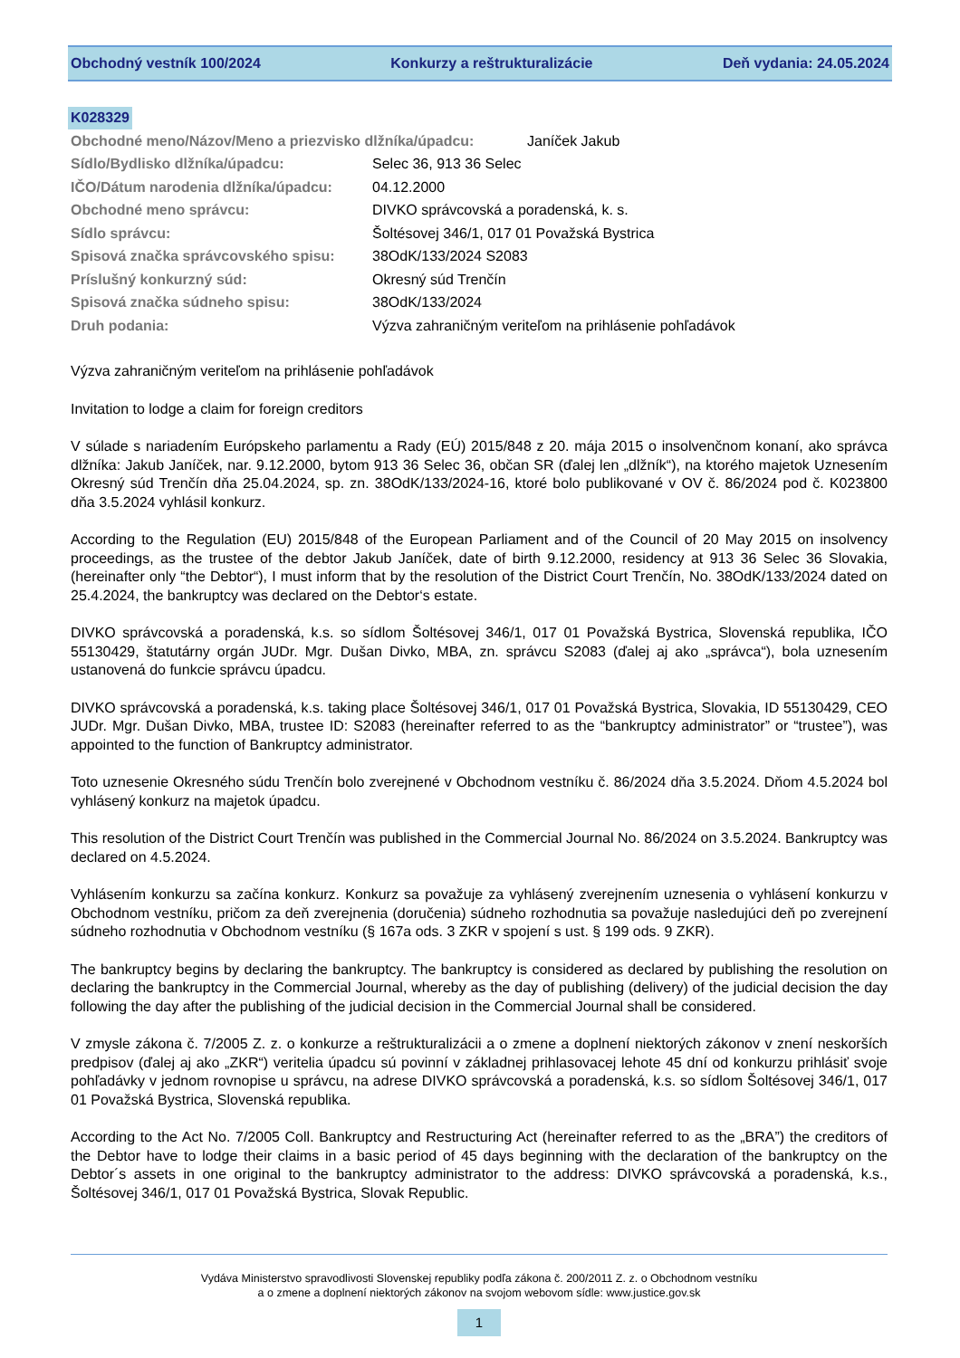Obchodný vestník 100/2024 Konkurzy a reštrukturalizácie Deň vydania: 24.05.2024
K028329
Obchodné meno/Názov/Meno a priezvisko dlžníka/úpadcu: Janíček Jakub
Sídlo/Bydlisko dlžníka/úpadcu: Selec 36, 913 36 Selec
IČO/Dátum narodenia dlžníka/úpadcu: 04.12.2000
Obchodné meno správcu: DIVKO správcovská a poradenská, k. s.
Sídlo správcu: Šoltésovej 346/1, 017 01 Považská Bystrica
Spisová značka správcovského spisu: 38OdK/133/2024 S2083
Príslušný konkurzný súd: Okresný súd Trenčín
Spisová značka súdneho spisu: 38OdK/133/2024
Druh podania: Výzva zahraničným veriteľom na prihlásenie pohľadávok
Výzva zahraničným veriteľom na prihlásenie pohľadávok
Invitation to lodge a claim for foreign creditors
V súlade s nariadením Európskeho parlamentu a Rady (EÚ) 2015/848 z 20. mája 2015 o insolvenčnom konaní, ako správca dlžníka: Jakub Janíček, nar. 9.12.2000, bytom 913 36 Selec 36, občan SR (ďalej len „dlžník“), na ktorého majetok Uznesením Okresný súd Trenčín dňa 25.04.2024, sp. zn. 38OdK/133/2024-16, ktoré bolo publikované v OV č. 86/2024 pod č. K023800 dňa 3.5.2024 vyhlásil konkurz.
According to the Regulation (EU) 2015/848 of the European Parliament and of the Council of 20 May 2015 on insolvency proceedings, as the trustee of the debtor Jakub Janíček, date of birth 9.12.2000, residency at 913 36 Selec 36 Slovakia, (hereinafter only “the Debtor“), I must inform that by the resolution of the District Court Trenčín, No. 38OdK/133/2024 dated on 25.4.2024, the bankruptcy was declared on the Debtor‘s estate.
DIVKO správcovská a poradenská, k.s. so sídlom Šoltésovej 346/1, 017 01 Považská Bystrica, Slovenská republika, IČO 55130429, štatutárny orgán JUDr. Mgr. Dušan Divko, MBA, zn. správcu S2083 (ďalej aj ako „správca“), bola uznesením ustanovená do funkcie správcu úpadcu.
DIVKO správcovská a poradenská, k.s. taking place Šoltésovej 346/1, 017 01 Považská Bystrica, Slovakia, ID 55130429, CEO JUDr. Mgr. Dušan Divko, MBA, trustee ID: S2083 (hereinafter referred to as the “bankruptcy administrator” or “trustee”), was appointed to the function of Bankruptcy administrator.
Toto uznesenie Okresného súdu Trenčín bolo zverejnené v Obchodnom vestníku č. 86/2024 dňa 3.5.2024. Dňom 4.5.2024 bol vyhlásený konkurz na majetok úpadcu.
This resolution of the District Court Trenčín was published in the Commercial Journal No. 86/2024 on 3.5.2024. Bankruptcy was declared on 4.5.2024.
Vyhlásením konkurzu sa začína konkurz. Konkurz sa považuje za vyhlásený zverejnením uznesenia o vyhlásení konkurzu v Obchodnom vestníku, pričom za deň zverejnenia (doručenia) súdneho rozhodnutia sa považuje nasledujúci deň po zverejnení súdneho rozhodnutia v Obchodnom vestníku (§ 167a ods. 3 ZKR v spojení s ust. § 199 ods. 9 ZKR).
The bankruptcy begins by declaring the bankruptcy. The bankruptcy is considered as declared by publishing the resolution on declaring the bankruptcy in the Commercial Journal, whereby as the day of publishing (delivery) of the judicial decision the day following the day after the publishing of the judicial decision in the Commercial Journal shall be considered.
V zmysle zákona č. 7/2005 Z. z. o konkurze a reštrukturalizácii a o zmene a doplnení niektorých zákonov v znení neskorších predpisov (ďalej aj ako „ZKR“) veritelia úpadcu sú povinní v základnej prihlasovacej lehote 45 dní od konkurzu prihlásiť svoje pohľadávky v jednom rovnopise u správcu, na adrese DIVKO správcovská a poradenská, k.s. so sídlom Šoltésovej 346/1, 017 01 Považská Bystrica, Slovenská republika.
According to the Act No. 7/2005 Coll. Bankruptcy and Restructuring Act (hereinafter referred to as the „BRA”) the creditors of the Debtor have to lodge their claims in a basic period of 45 days beginning with the declaration of the bankruptcy on the Debtor´s assets in one original to the bankruptcy administrator to the address: DIVKO správcovská a poradenská, k.s., Šoltésovej 346/1, 017 01 Považská Bystrica, Slovak Republic.
Vydáva Ministerstvo spravodlivosti Slovenskej republiky podľa zákona č. 200/2011 Z. z. o Obchodnom vestníku
a o zmene a doplnení niektorých zákonov na svojom webovom sídle: www.justice.gov.sk
1